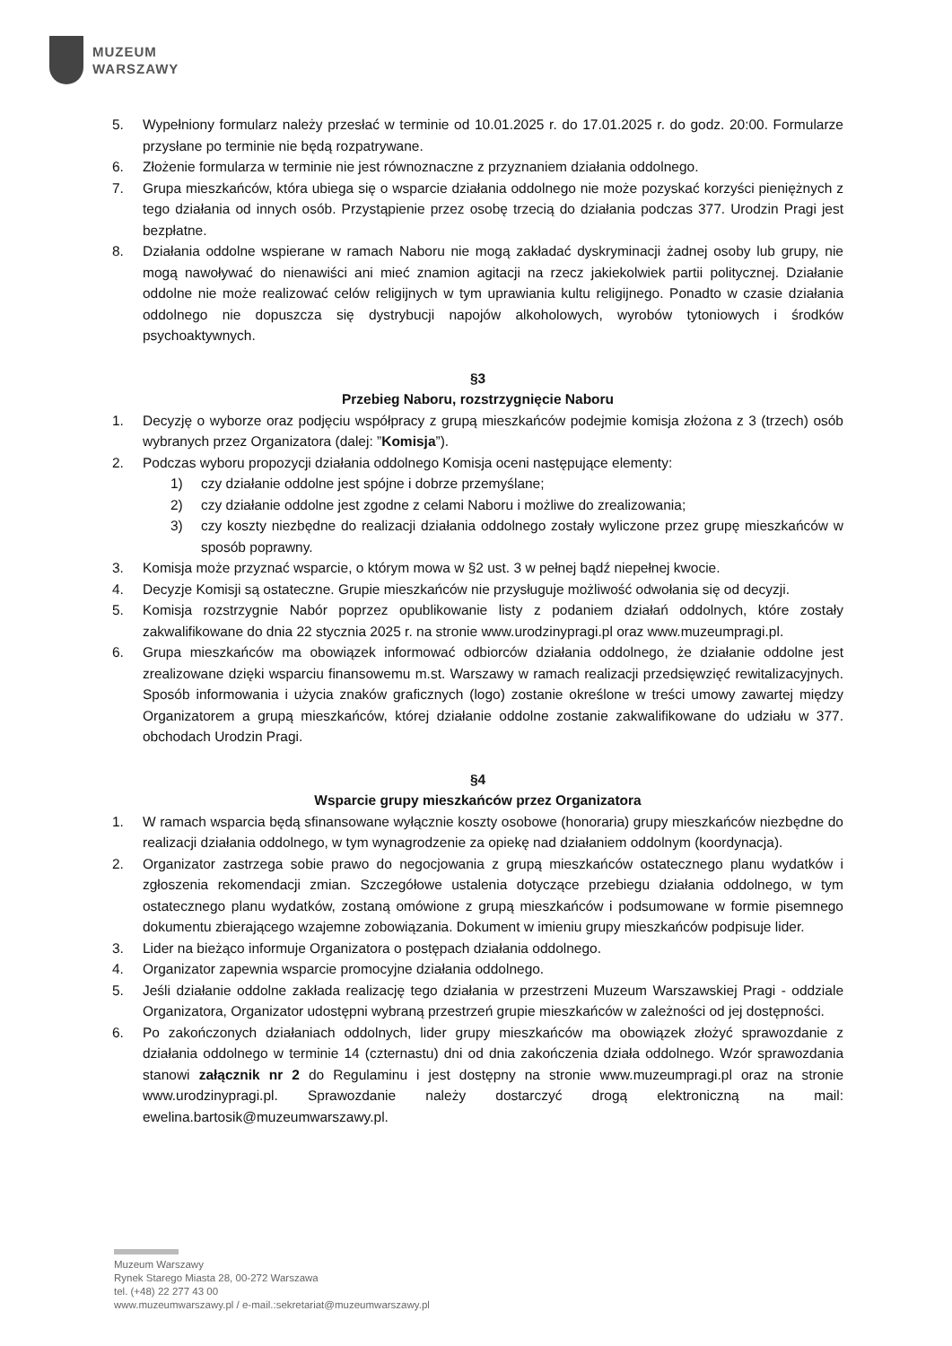MUZEUM
WARSZAWY
5. Wypełniony formularz należy przesłać w terminie od 10.01.2025 r. do 17.01.2025 r. do godz. 20:00. Formularze przysłane po terminie nie będą rozpatrywane.
6. Złożenie formularza w terminie nie jest równoznaczne z przyznaniem działania oddolnego.
7. Grupa mieszkańców, która ubiega się o wsparcie działania oddolnego nie może pozyskać korzyści pieniężnych z tego działania od innych osób. Przystąpienie przez osobę trzecią do działania podczas 377. Urodzin Pragi jest bezpłatne.
8. Działania oddolne wspierane w ramach Naboru nie mogą zakładać dyskryminacji żadnej osoby lub grupy, nie mogą nawoływać do nienawiści ani mieć znamion agitacji na rzecz jakiekolwiek partii politycznej. Działanie oddolne nie może realizować celów religijnych w tym uprawiania kultu religijnego. Ponadto w czasie działania oddolnego nie dopuszcza się dystrybucji napojów alkoholowych, wyrobów tytoniowych i środków psychoaktywnych.
§3
Przebieg Naboru, rozstrzygnięcie Naboru
1. Decyzję o wyborze oraz podjęciu współpracy z grupą mieszkańców podejmie komisja złożona z 3 (trzech) osób wybranych przez Organizatora (dalej: ”Komisja”).
2. Podczas wyboru propozycji działania oddolnego Komisja oceni następujące elementy:
1) czy działanie oddolne jest spójne i dobrze przemyślane;
2) czy działanie oddolne jest zgodne z celami Naboru i możliwe do zrealizowania;
3) czy koszty niezbędne do realizacji działania oddolnego zostały wyliczone przez grupę mieszkańców w sposób poprawny.
3. Komisja może przyznać wsparcie, o którym mowa w §2 ust. 3 w pełnej bądź niepełnej kwocie.
4. Decyzje Komisji są ostateczne. Grupie mieszkańców nie przysługuje możliwość odwołania się od decyzji.
5. Komisja rozstrzygnie Nabór poprzez opublikowanie listy z podaniem działań oddolnych, które zostały zakwalifikowane do dnia 22 stycznia 2025 r. na stronie www.urodzinypragi.pl oraz www.muzeumpragi.pl.
6. Grupa mieszkańców ma obowiązek informować odbiorców działania oddolnego, że działanie oddolne jest zrealizowane dzięki wsparciu finansowemu m.st. Warszawy w ramach realizacji przedsięwzięć rewitalizacyjnych. Sposób informowania i użycia znaków graficznych (logo) zostanie określone w treści umowy zawartej między Organizatorem a grupą mieszkańców, której działanie oddolne zostanie zakwalifikowane do udziału w 377. obchodach Urodzin Pragi.
§4
Wsparcie grupy mieszkańców przez Organizatora
1. W ramach wsparcia będą sfinansowane wyłącznie koszty osobowe (honoraria) grupy mieszkańców niezbędne do realizacji działania oddolnego, w tym wynagrodzenie za opiekę nad działaniem oddolnym (koordynacja).
2. Organizator zastrzega sobie prawo do negocjowania z grupą mieszkańców ostatecznego planu wydatków i zgłoszenia rekomendacji zmian. Szczegółowe ustalenia dotyczące przebiegu działania oddolnego, w tym ostatecznego planu wydatków, zostaną omówione z grupą mieszkańców i podsumowane w formie pisemnego dokumentu zbierającego wzajemne zobowiązania. Dokument w imieniu grupy mieszkańców podpisuje lider.
3. Lider na bieżąco informuje Organizatora o postępach działania oddolnego.
4. Organizator zapewnia wsparcie promocyjne działania oddolnego.
5. Jeśli działanie oddolne zakłada realizację tego działania w przestrzeni Muzeum Warszawskiej Pragi - oddziale Organizatora, Organizator udostępni wybraną przestrzeń grupie mieszkańców w zależności od jej dostępności.
6. Po zakończonych działaniach oddolnych, lider grupy mieszkańców ma obowiązek złożyć sprawozdanie z działania oddolnego w terminie 14 (czternastu) dni od dnia zakończenia działa oddolnego. Wzór sprawozdania stanowi załącznik nr 2 do Regulaminu i jest dostępny na stronie www.muzeumpragi.pl oraz na stronie www.urodzinypragi.pl. Sprawozdanie należy dostarczyć drogą elektroniczną na mail: ewelina.bartosik@muzeumwarszawy.pl.
Muzeum Warszawy
Rynek Starego Miasta 28, 00-272 Warszawa
tel. (+48) 22 277 43 00
www.muzeumwarszawy.pl / e-mail.:sekretariat@muzeumwarszawy.pl